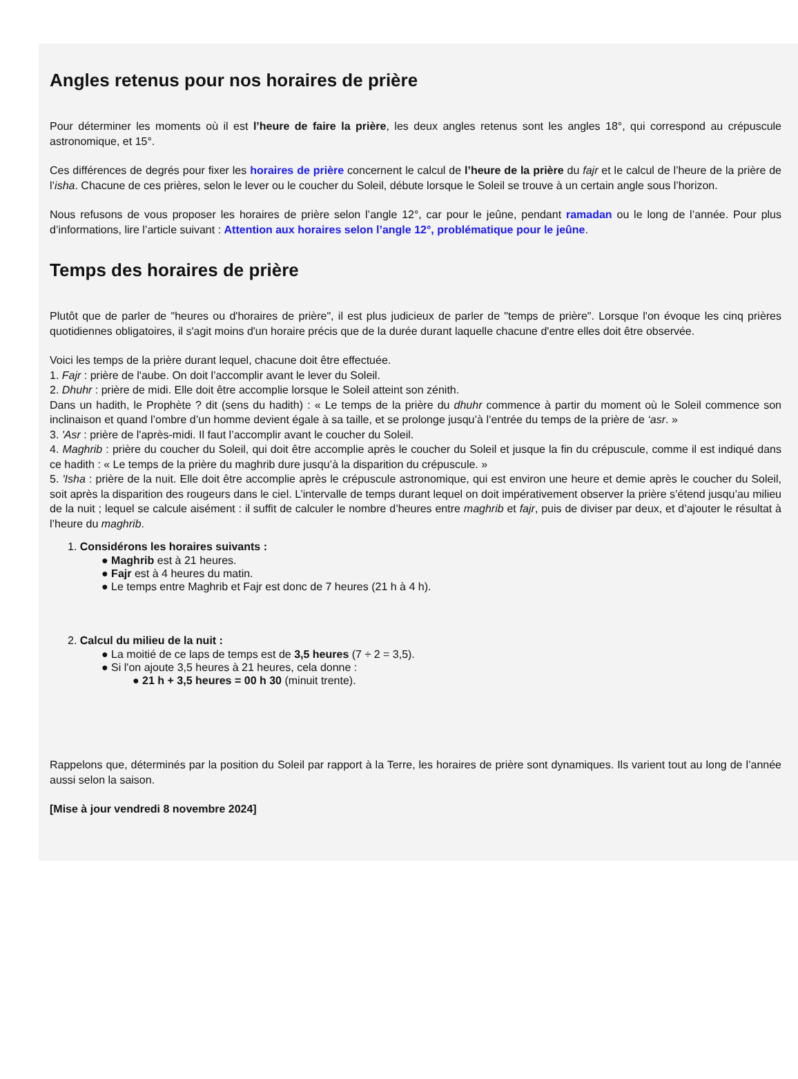Angles retenus pour nos horaires de prière
Pour déterminer les moments où il est l’heure de faire la prière, les deux angles retenus sont les angles 18°, qui correspond au crépuscule astronomique, et 15°.
Ces différences de degrés pour fixer les horaires de prière concernent le calcul de l’heure de la prière du fajr et le calcul de l’heure de la prière de l’isha. Chacune de ces prières, selon le lever ou le coucher du Soleil, débute lorsque le Soleil se trouve à un certain angle sous l’horizon.
Nous refusons de vous proposer les horaires de prière selon l’angle 12°, car pour le jeûne, pendant ramadan ou le long de l’année. Pour plus d’informations, lire l’article suivant : Attention aux horaires selon l’angle 12°, problématique pour le jeûne.
Temps des horaires de prière
Plutôt que de parler de "heures ou d'horaires de prière", il est plus judicieux de parler de "temps de prière". Lorsque l'on évoque les cinq prières quotidiennes obligatoires, il s'agit moins d'un horaire précis que de la durée durant laquelle chacune d'entre elles doit être observée.
Voici les temps de la prière durant lequel, chacune doit être effectuée.
1. Fajr : prière de l'aube. On doit l’accomplir avant le lever du Soleil.
2. Dhuhr : prière de midi. Elle doit être accomplie lorsque le Soleil atteint son zénith.
Dans un hadith, le Prophète ? dit (sens du hadith) : « Le temps de la prière du dhuhr commence à partir du moment où le Soleil commence son inclinaison et quand l’ombre d’un homme devient égale à sa taille, et se prolonge jusqu’à l’entrée du temps de la prière de ‘asr. »
3. 'Asr : prière de l'après-midi. Il faut l’accomplir avant le coucher du Soleil.
4. Maghrib : prière du coucher du Soleil, qui doit être accomplie après le coucher du Soleil et jusque la fin du crépuscule, comme il est indiqué dans ce hadith : « Le temps de la prière du maghrib dure jusqu’à la disparition du crépuscule. »
5. 'Isha : prière de la nuit. Elle doit être accomplie après le crépuscule astronomique, qui est environ une heure et demie après le coucher du Soleil, soit après la disparition des rougeurs dans le ciel. L’intervalle de temps durant lequel on doit impérativement observer la prière s’étend jusqu’au milieu de la nuit ; lequel se calcule aisément : il suffit de calculer le nombre d’heures entre maghrib et fajr, puis de diviser par deux, et d’ajouter le résultat à l’heure du maghrib.
1. Considérons les horaires suivants :
● Maghrib est à 21 heures.
● Fajr est à 4 heures du matin.
● Le temps entre Maghrib et Fajr est donc de 7 heures (21 h à 4 h).
2. Calcul du milieu de la nuit :
● La moitié de ce laps de temps est de 3,5 heures (7 ÷ 2 = 3,5).
● Si l'on ajoute 3,5 heures à 21 heures, cela donne :
● 21 h + 3,5 heures = 00 h 30 (minuit trente).
Rappelons que, déterminés par la position du Soleil par rapport à la Terre, les horaires de prière sont dynamiques. Ils varient tout au long de l’année aussi selon la saison.
[Mise à jour vendredi 8 novembre 2024]